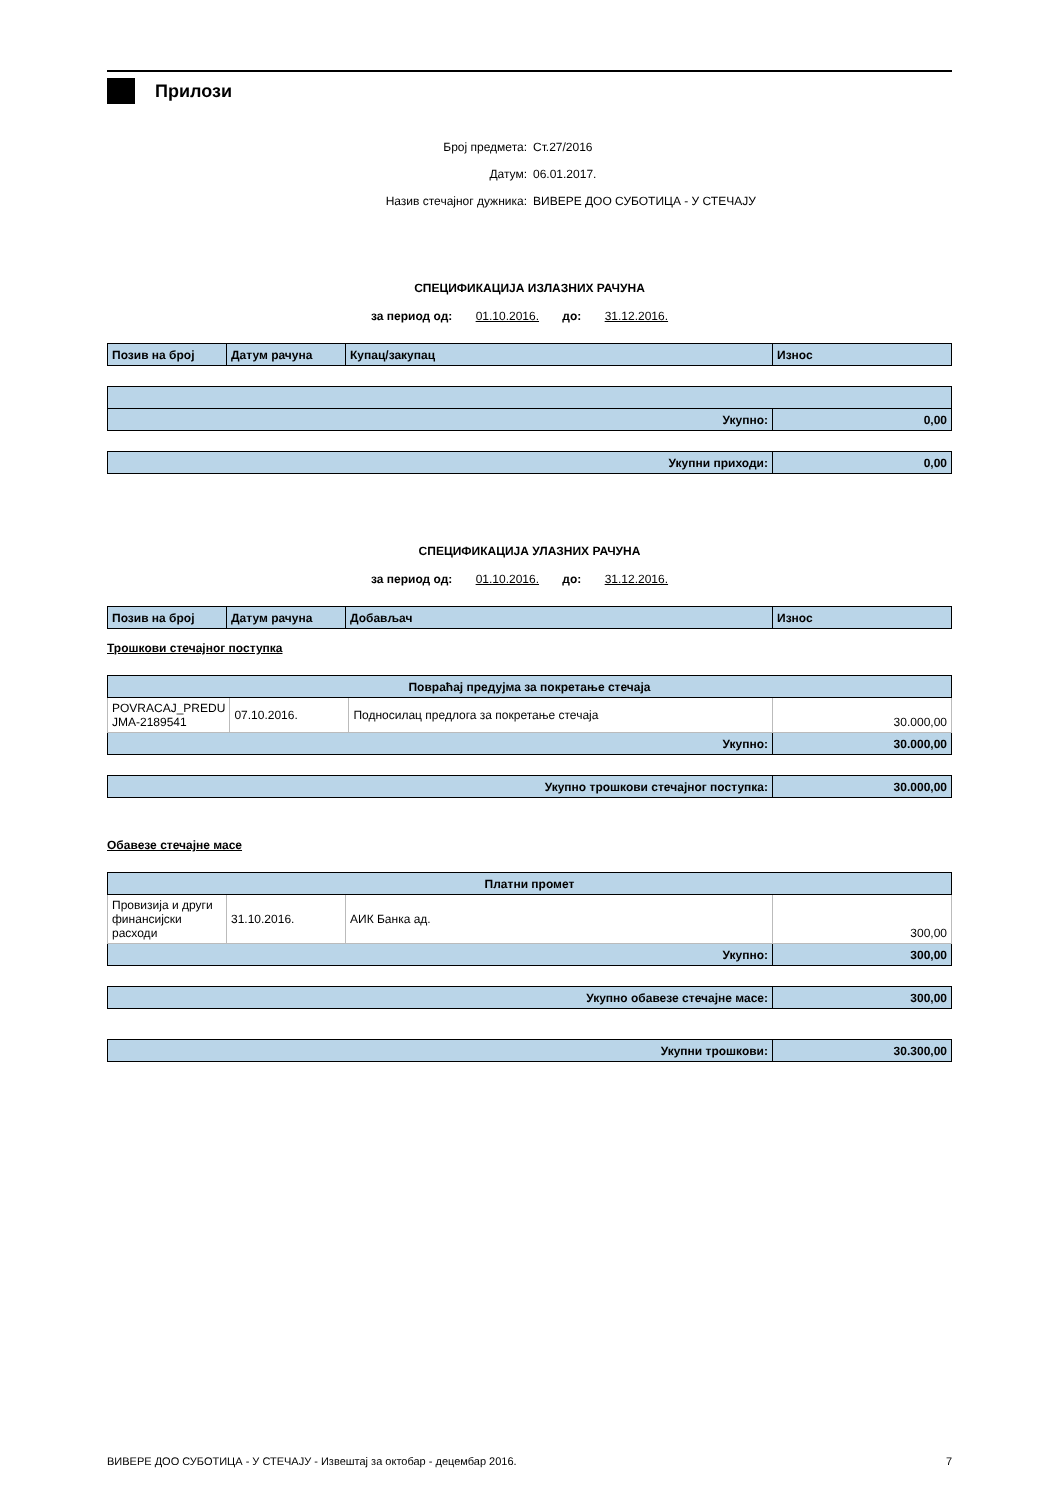Прилози
Број предмета: Ст.27/2016
Датум: 06.01.2017.
Назив стечајног дужника: ВИВЕРЕ ДОО СУБОТИЦА - У СТЕЧАЈУ
СПЕЦИФИКАЦИЈА ИЗЛАЗНИХ РАЧУНА
за период од: 01.10.2016. до: 31.12.2016.
| Позив на број | Датум рачуна | Купац/закупац | Износ |
| --- | --- | --- | --- |
| Укупно: | 0,00 |
| Укупни приходи: | 0,00 |
СПЕЦИФИКАЦИЈА УЛАЗНИХ РАЧУНА
за период од: 01.10.2016. до: 31.12.2016.
| Позив на број | Датум рачуна | Добављач | Износ |
| --- | --- | --- | --- |
Трошкови стечајног поступка
| Повраћај предујма за покретање стечаја | | | |
| --- | --- | --- | --- |
| POVRACAJ_PREDU JMA-2189541 | 07.10.2016. | Подносилац предлога за покретање стечаја | 30.000,00 |
| Укупно: | | | 30.000,00 |
| Укупно трошкови стечајног поступка: | 30.000,00 |
Обавезе стечајне масе
| Платни промет | | | |
| --- | --- | --- | --- |
| Провизија и други финансијски расходи | 31.10.2016. | АИК Банка ад. | 300,00 |
| Укупно: | | | 300,00 |
| Укупно обавезе стечајне масе: | 300,00 |
| Укупни трошкови: | 30.300,00 |
ВИВЕРЕ ДОО СУБОТИЦА - У СТЕЧАЈУ - Извештај за октобар - децембар 2016. 7